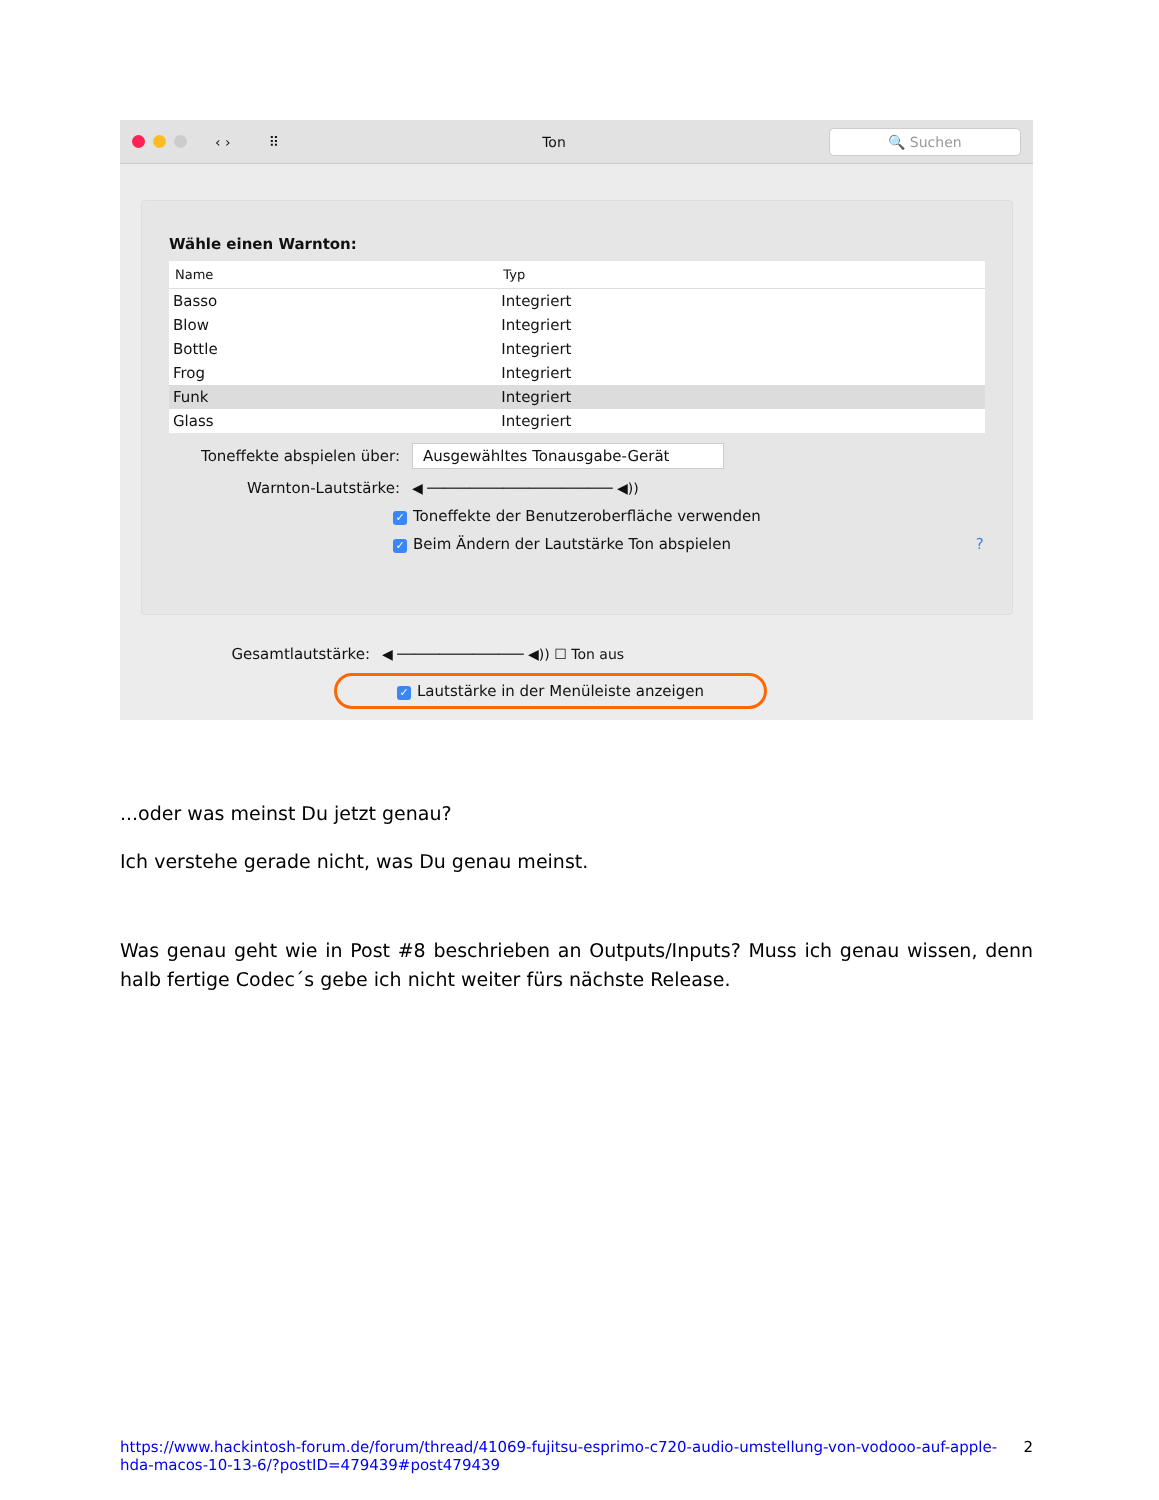‹ › ⠿ Ton 🔍 Suchen
Wähle einen Warnton:
| Name | Typ |
| --- | --- |
| Basso | Integriert |
| Blow | Integriert |
| Bottle | Integriert |
| Frog | Integriert |
| Funk | Integriert |
| Glass | Integriert |
Toneffekte abspielen über: Ausgewähltes Tonausgabe-Gerät
Warnton-Lautstärke: ◀ ────────────────────── ◀))
✓ Toneffekte der Benutzeroberfläche verwenden
✓ Beim Ändern der Lautstärke Ton abspielen ?
Gesamtlautstärke: ◀ ─────────────── ◀)) ☐ Ton aus
✓ Lautstärke in der Menüleiste anzeigen
...oder was meinst Du jetzt genau?
Ich verstehe gerade nicht, was Du genau meinst.
Was genau geht wie in Post #8 beschrieben an Outputs/Inputs? Muss ich genau wissen, denn halb fertige Codec´s gebe ich nicht weiter fürs nächste Release.
https://www.hackintosh-forum.de/forum/thread/41069-fujitsu-esprimo-c720-audio-umstellung-von-vodooo-auf-apple-hda-macos-10-13-6/?postID=479439#post479439 2